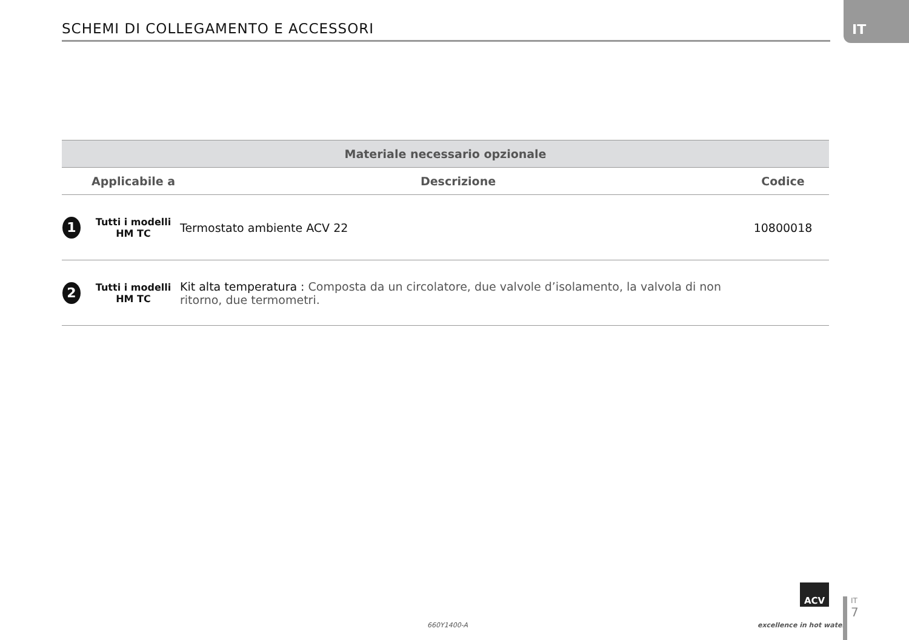SCHEMI DI COLLEGAMENTO E ACCESSORI
IT
| Materiale necessario opzionale | | | |
| --- | --- | --- | --- |
| | Applicabile a | Descrizione | Codice |
| 1 | Tutti i modelli HM TC | Termostato ambiente ACV 22 | 10800018 |
| 2 | Tutti i modelli HM TC | Kit alta temperatura : Composta da un circolatore, due valvole d’isolamento, la valvola di non ritorno, due termometri. | |
660Y1400-A
ACV
excellence in hot water
IT
7